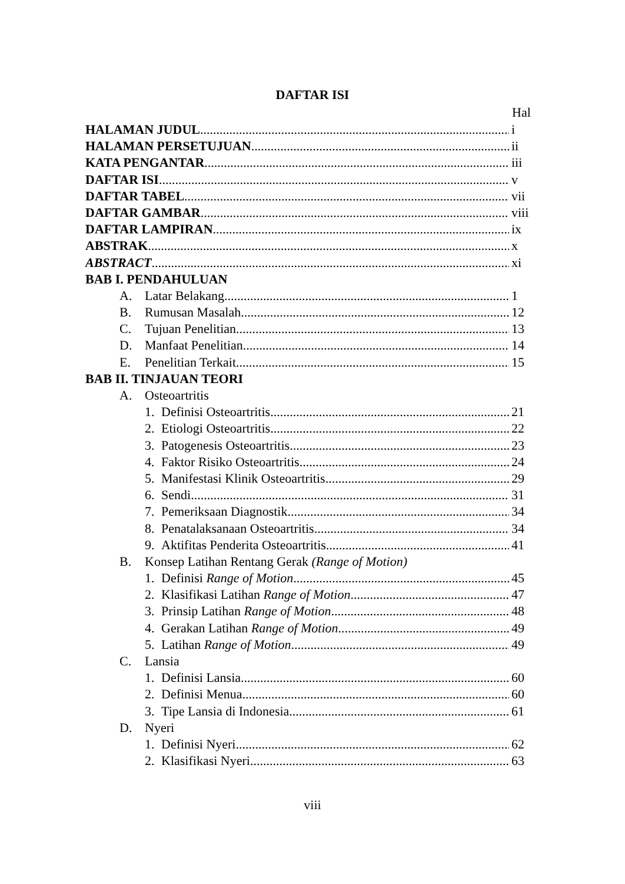DAFTAR ISI
Hal
HALAMAN JUDUL i
HALAMAN PERSETUJUAN ii
KATA PENGANTAR iii
DAFTAR ISI v
DAFTAR TABEL vii
DAFTAR GAMBAR viii
DAFTAR LAMPIRAN ix
ABSTRAK x
ABSTRACT xi
BAB I. PENDAHULUAN
A. Latar Belakang 1
B. Rumusan Masalah 12
C. Tujuan Penelitian 13
D. Manfaat Penelitian 14
E. Penelitian Terkait 15
BAB II. TINJAUAN TEORI
A. Osteoartritis
1. Definisi Osteoartritis 21
2. Etiologi Osteoartritis 22
3. Patogenesis Osteoartritis 23
4. Faktor Risiko Osteoartritis 24
5. Manifestasi Klinik Osteoartritis 29
6. Sendi 31
7. Pemeriksaan Diagnostik 34
8. Penatalaksanaan Osteoartritis 34
9. Aktifitas Penderita Osteoartritis 41
B. Konsep Latihan Rentang Gerak (Range of Motion)
1. Definisi Range of Motion 45
2. Klasifikasi Latihan Range of Motion 47
3. Prinsip Latihan Range of Motion 48
4. Gerakan Latihan Range of Motion 49
5. Latihan Range of Motion 49
C. Lansia
1. Definisi Lansia 60
2. Definisi Menua 60
3. Tipe Lansia di Indonesia 61
D. Nyeri
1. Definisi Nyeri 62
2. Klasifikasi Nyeri 63
viii